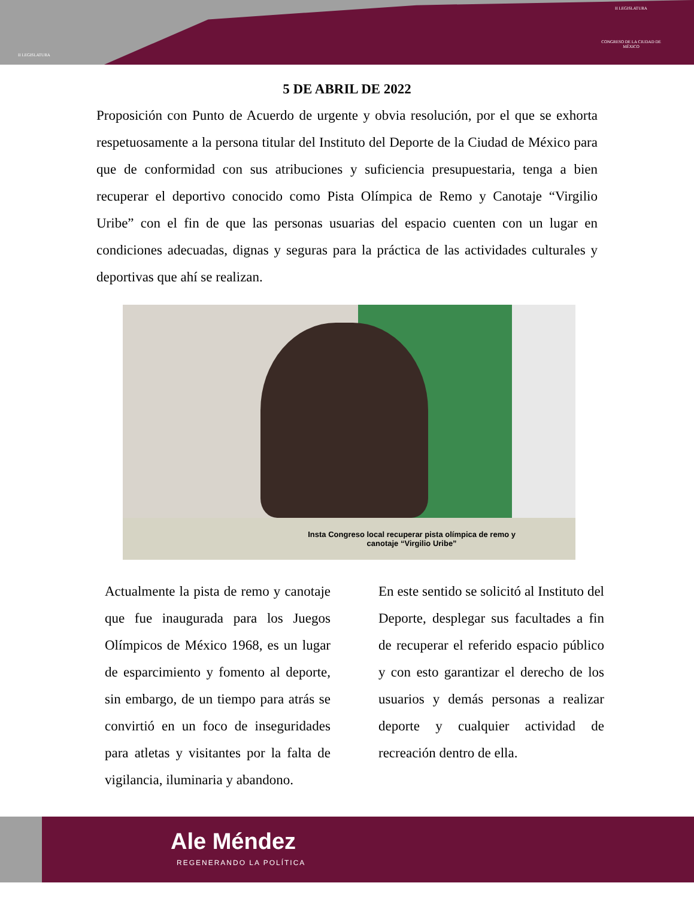II LEGISLATURA
II LEGISLATURA
CONGRESO DE LA CIUDAD DE MÉXICO
5 DE ABRIL DE 2022
Proposición con Punto de Acuerdo de urgente y obvia resolución, por el que se exhorta respetuosamente a la persona titular del Instituto del Deporte de la Ciudad de México para que de conformidad con sus atribuciones y suficiencia presupuestaria, tenga a bien recuperar el deportivo conocido como Pista Olímpica de Remo y Canotaje “Virgilio Uribe” con el fin de que las personas usuarias del espacio cuenten con un lugar en condiciones adecuadas, dignas y seguras para la práctica de las actividades culturales y deportivas que ahí se realizan.
Insta Congreso local recuperar pista olímpica de remo y
canotaje “Virgilio Uribe”
Actualmente la pista de remo y canotaje que fue inaugurada para los Juegos Olímpicos de México 1968, es un lugar de esparcimiento y fomento al deporte, sin embargo, de un tiempo para atrás se convirtió en un foco de inseguridades para atletas y visitantes por la falta de vigilancia, iluminaria y abandono.
En este sentido se solicitó al Instituto del Deporte, desplegar sus facultades a fin de recuperar el referido espacio público y con esto garantizar el derecho de los usuarios y demás personas a realizar deporte y cualquier actividad de recreación dentro de ella.
Ale Méndez
REGENERANDO LA POLÍTICA